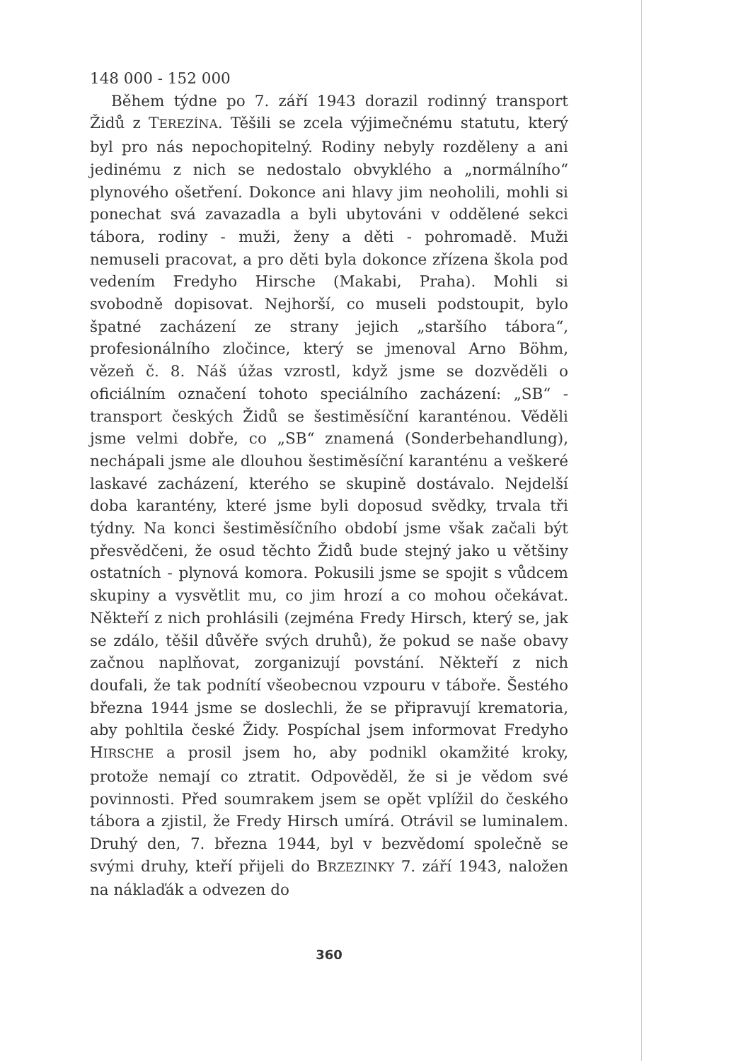148 000 - 152 000
Během týdne po 7. září 1943 dorazil rodinný transport Židů z TEREZÍNA. Těšili se zcela výjimečnému statutu, který byl pro nás nepochopitelný. Rodiny nebyly rozděleny a ani jedinému z nich se nedostalo obvyklého a „normálního“ plynového ošetření. Dokonce ani hlavy jim neoholili, mohli si ponechat svá zavazadla a byli ubytováni v oddělené sekci tábora, rodiny - muži, ženy a děti - pohromadě. Muži nemuseli pracovat, a pro děti byla dokonce zřízena škola pod vedením Fredyho Hirsche (Makabi, Praha). Mohli si svobodně dopisovat. Nejhorší, co museli podstoupit, bylo špatné zacházení ze strany jejich „staršího tábora“, profesionálního zločince, který se jmenoval Arno Böhm, vězeň č. 8. Náš úžas vzrostl, když jsme se dozvěděli o oficiálním označení tohoto speciálního zacházení: „SB“ - transport českých Židů se šestiměsíční karanténou. Věděli jsme velmi dobře, co „SB“ znamená (Sonderbehandlung), nechápali jsme ale dlouhou šestiměsíční karanténu a veškeré laskavé zacházení, kterého se skupině dostávalo. Nejdelší doba karantény, které jsme byli doposud svědky, trvala tři týdny. Na konci šestiměsíčního období jsme však začali být přesvědčeni, že osud těchto Židů bude stejný jako u většiny ostatních - plynová komora. Pokusili jsme se spojit s vůdcem skupiny a vysvětlit mu, co jim hrozí a co mohou očekávat. Někteří z nich prohlásili (zejména Fredy Hirsch, který se, jak se zdálo, těšil důvěře svých druhů), že pokud se naše obavy začnou naplňovat, zorganizují povstání. Někteří z nich doufali, že tak podnítí všeobecnou vzpouru v táboře. Šestého března 1944 jsme se doslechli, že se připravují krematoria, aby pohltila české Židy. Pospíchal jsem informovat Fredyho HIRSCHE a prosil jsem ho, aby podnikl okamžité kroky, protože nemají co ztratit. Odpověděl, že si je vědom své povinnosti. Před soumrakem jsem se opět vplížil do českého tábora a zjistil, že Fredy Hirsch umírá. Otrávil se luminalem. Druhý den, 7. března 1944, byl v bezvědomí společně se svými druhy, kteří přijeli do BRZEZINKY 7. září 1943, naložen na náklaďák a odvezen do
360